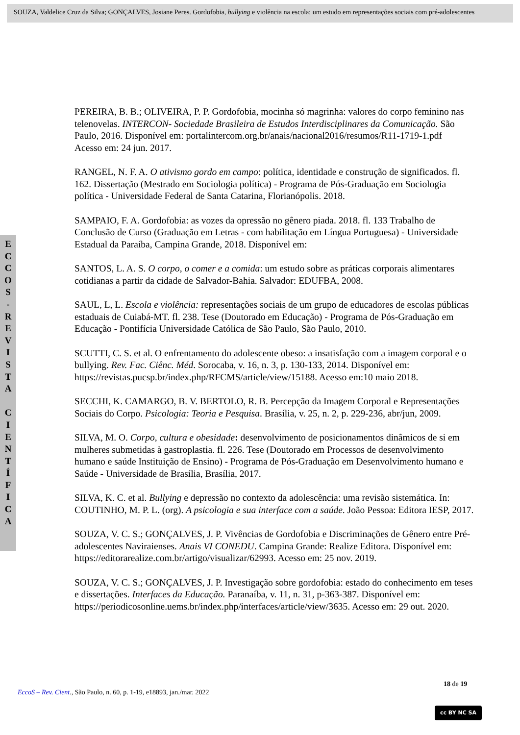SOUZA, Valdelice Cruz da Silva; GONÇALVES, Josiane Peres. Gordofobia, bullying e violência na escola: um estudo em representações sociais com pré-adolescentes
E
C
C
O
S
-
R
E
V
I
S
T
A
C
I
E
N
T
Í
F
I
C
A
PEREIRA, B. B.; OLIVEIRA, P. P. Gordofobia, mocinha só magrinha: valores do corpo feminino nas telenovelas. INTERCON- Sociedade Brasileira de Estudos Interdisciplinares da Comunicação. São Paulo, 2016. Disponível em: portalintercom.org.br/anais/nacional2016/resumos/R11-1719-1.pdf Acesso em: 24 jun. 2017.
RANGEL, N. F. A. O ativismo gordo em campo: política, identidade e construção de significados. fl. 162. Dissertação (Mestrado em Sociologia política) - Programa de Pós-Graduação em Sociologia política - Universidade Federal de Santa Catarina, Florianópolis. 2018.
SAMPAIO, F. A. Gordofobia: as vozes da opressão no gênero piada. 2018. fl. 133 Trabalho de Conclusão de Curso (Graduação em Letras - com habilitação em Língua Portuguesa) - Universidade Estadual da Paraíba, Campina Grande, 2018. Disponível em:
SANTOS, L. A. S. O corpo, o comer e a comida: um estudo sobre as práticas corporais alimentares cotidianas a partir da cidade de Salvador-Bahia. Salvador: EDUFBA, 2008.
SAUL, L, L. Escola e violência: representações sociais de um grupo de educadores de escolas públicas estaduais de Cuiabá-MT. fl. 238. Tese (Doutorado em Educação) - Programa de Pós-Graduação em Educação - Pontifícia Universidade Católica de São Paulo, São Paulo, 2010.
SCUTTI, C. S. et al. O enfrentamento do adolescente obeso: a insatisfação com a imagem corporal e o bullying. Rev. Fac. Ciênc. Méd. Sorocaba, v. 16, n. 3, p. 130-133, 2014. Disponível em: https://revistas.pucsp.br/index.php/RFCMS/article/view/15188. Acesso em:10 maio 2018.
SECCHI, K. CAMARGO, B. V. BERTOLO, R. B. Percepção da Imagem Corporal e Representações Sociais do Corpo. Psicologia: Teoria e Pesquisa. Brasília, v. 25, n. 2, p. 229-236, abr/jun, 2009.
SILVA, M. O. Corpo, cultura e obesidade: desenvolvimento de posicionamentos dinâmicos de si em mulheres submetidas à gastroplastia. fl. 226. Tese (Doutorado em Processos de desenvolvimento humano e saúde Instituição de Ensino) - Programa de Pós-Graduação em Desenvolvimento humano e Saúde - Universidade de Brasília, Brasília, 2017.
SILVA, K. C. et al. Bullying e depressão no contexto da adolescência: uma revisão sistemática. In: COUTINHO, M. P. L. (org). A psicologia e sua interface com a saúde. João Pessoa: Editora IESP, 2017.
SOUZA, V. C. S.; GONÇALVES, J. P. Vivências de Gordofobia e Discriminações de Gênero entre Pré-adolescentes Naviraienses. Anais VI CONEDU. Campina Grande: Realize Editora. Disponível em: https://editorarealize.com.br/artigo/visualizar/62993. Acesso em: 25 nov. 2019.
SOUZA, V. C. S.; GONÇALVES, J. P. Investigação sobre gordofobia: estado do conhecimento em teses e dissertações. Interfaces da Educação. Paranaíba, v. 11, n. 31, p-363-387. Disponível em: https://periodicosonline.uems.br/index.php/interfaces/article/view/3635. Acesso em: 29 out. 2020.
18 de 19
EccoS – Rev. Cient., São Paulo, n. 60, p. 1-19, e18893, jan./mar. 2022
cc BY NC SA